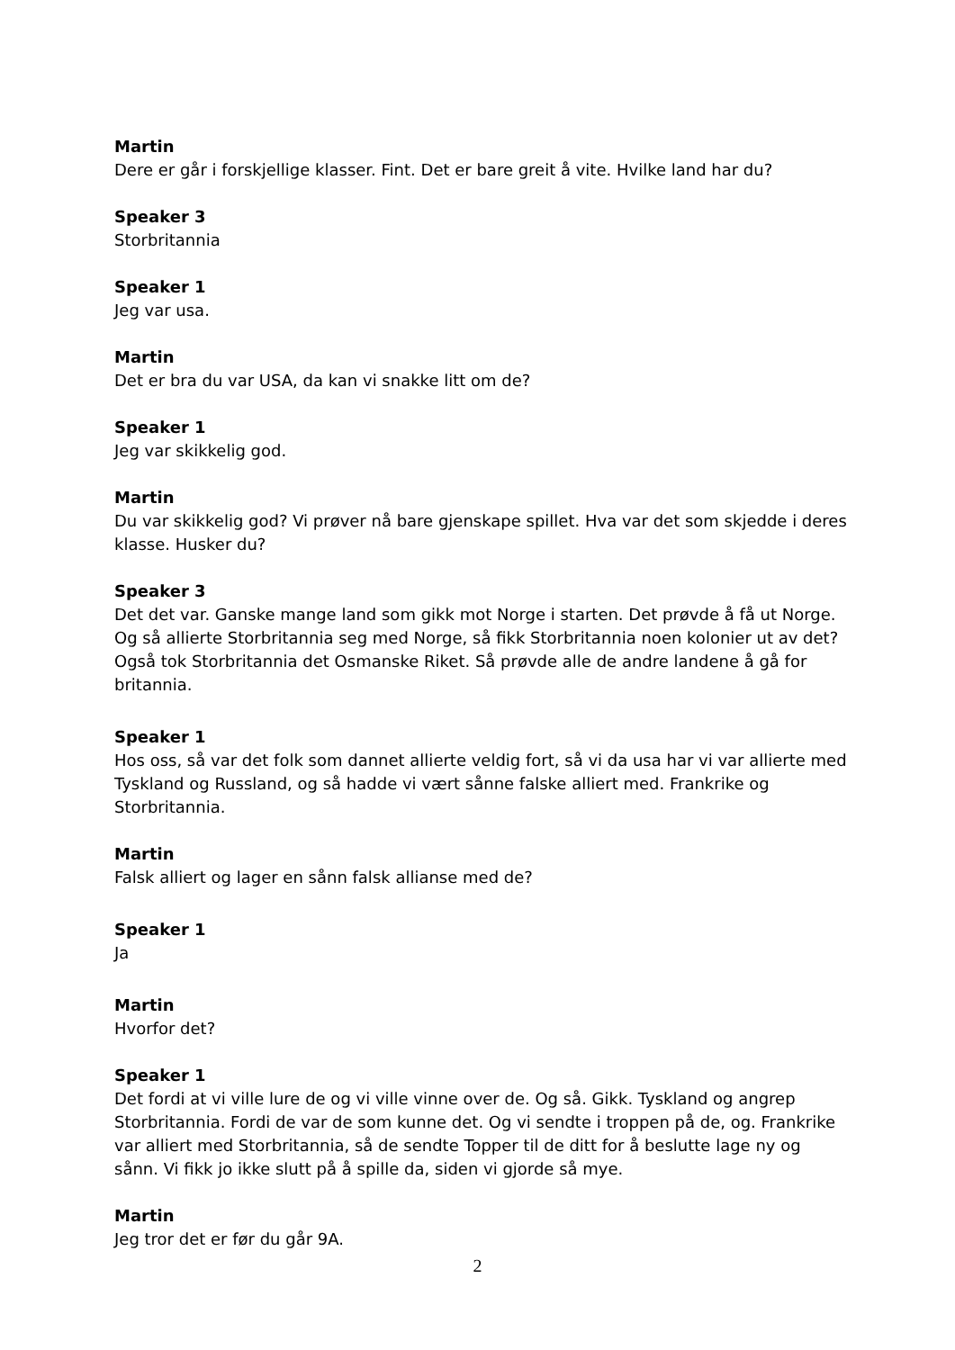Martin
Dere er går i forskjellige klasser. Fint. Det er bare greit å vite. Hvilke land har du?
Speaker 3
Storbritannia
Speaker 1
Jeg var usa.
Martin
Det er bra du var USA, da kan vi snakke litt om de?
Speaker 1
Jeg var skikkelig god.
Martin
Du var skikkelig god? Vi prøver nå bare gjenskape spillet. Hva var det som skjedde i deres klasse. Husker du?
Speaker 3
Det det var. Ganske mange land som gikk mot Norge i starten. Det prøvde å få ut Norge. Og så allierte Storbritannia seg med Norge, så fikk Storbritannia noen kolonier ut av det? Også tok Storbritannia det Osmanske Riket. Så prøvde alle de andre landene å gå for britannia.
Speaker 1
Hos oss, så var det folk som dannet allierte veldig fort, så vi da usa har vi var allierte med Tyskland og Russland, og så hadde vi vært sånne falske alliert med. Frankrike og Storbritannia.
Martin
Falsk alliert og lager en sånn falsk allianse med de?
Speaker 1
Ja
Martin
Hvorfor det?
Speaker 1
Det fordi at vi ville lure de og vi ville vinne over de. Og så. Gikk. Tyskland og angrep Storbritannia. Fordi de var de som kunne det. Og vi sendte i troppen på de, og. Frankrike var alliert med Storbritannia, så de sendte Topper til de ditt for å beslutte lage ny og sånn. Vi fikk jo ikke slutt på å spille da, siden vi gjorde så mye.
Martin
Jeg tror det er før du går 9A.
2